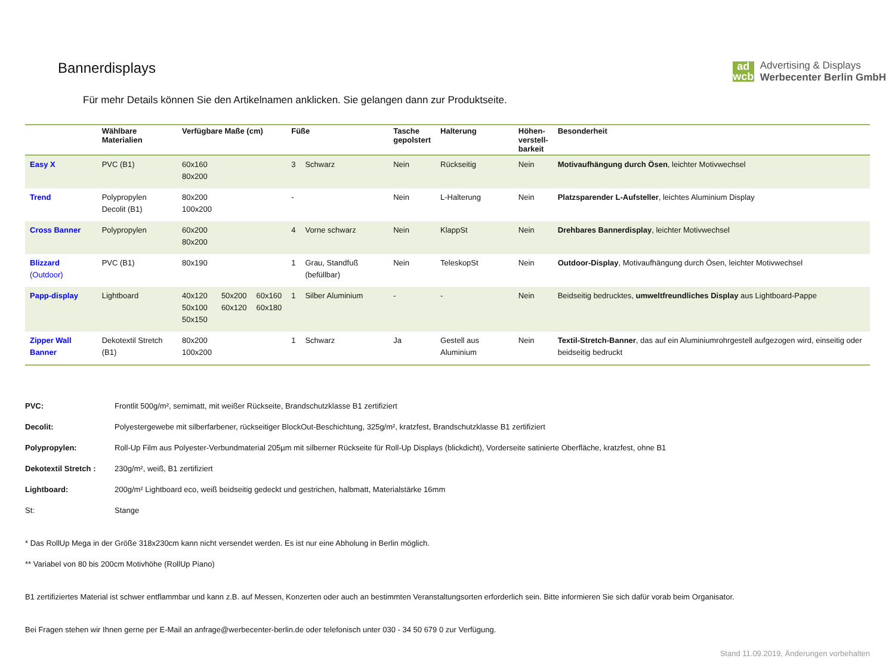Bannerdisplays
ad
wcb
Advertising & Displays
Werbecenter Berlin GmbH
Für mehr Details können Sie den Artikelnamen anklicken. Sie gelangen dann zur Produktseite.
| | Wählbare Materialien | Verfügbare Maße (cm) | | | Füße | | Tasche gepolstert | Halterung | Höhen- verstell- barkeit | Besonderheit |
| --- | --- | --- | --- | --- | --- | --- | --- | --- | --- | --- |
| Easy X | PVC (B1) | 60x160 80x200 | | | 3 | Schwarz | Nein | Rückseitig | Nein | Motivaufhängung durch Ösen , leichter Motivwechsel |
| Trend | Polypropylen Decolit (B1) | 80x200 100x200 | | | - | | Nein | L-Halterung | Nein | Platzsparender L-Aufsteller , leichtes Aluminium Display |
| Cross Banner | Polypropylen | 60x200 80x200 | | | 4 | Vorne schwarz | Nein | KlappSt | Nein | Drehbares Bannerdisplay , leichter Motivwechsel |
| Blizzard (Outdoor) | PVC (B1) | 80x190 | | | 1 | Grau, Standfuß (befüllbar) | Nein | TeleskopSt | Nein | Outdoor-Display , Motivaufhängung durch Ösen, leichter Motivwechsel |
| Papp-display | Lightboard | 40x120 50x100 50x150 | 50x200 60x120 | 60x160 60x180 | 1 | Silber Aluminium | - | - | Nein | Beidseitig bedrucktes, umweltfreundliches Display aus Lightboard-Pappe |
| Zipper Wall Banner | Dekotextil Stretch (B1) | 80x200 100x200 | | | 1 | Schwarz | Ja | Gestell aus Aluminium | Nein | Textil-Stretch-Banner , das auf ein Aluminiumrohrgestell aufgezogen wird, einseitig oder beidseitig bedruckt |
PVC: Frontlit 500g/m², semimatt, mit weißer Rückseite, Brandschutzklasse B1 zertifiziert
Decolit: Polyestergewebe mit silberfarbener, rückseitiger BlockOut-Beschichtung, 325g/m², kratzfest, Brandschutzklasse B1 zertifiziert
Polypropylen: Roll-Up Film aus Polyester-Verbundmaterial 205µm mit silberner Rückseite für Roll-Up Displays (blickdicht), Vorderseite satinierte Oberfläche, kratzfest, ohne B1
Dekotextil Stretch : 230g/m², weiß, B1 zertifiziert
Lightboard: 200g/m² Lightboard eco, weiß beidseitig gedeckt und gestrichen, halbmatt, Materialstärke 16mm
St: Stange
* Das RollUp Mega in der Größe 318x230cm kann nicht versendet werden. Es ist nur eine Abholung in Berlin möglich.
** Variabel von 80 bis 200cm Motivhöhe (RollUp Piano)
B1 zertifiziertes Material ist schwer entflammbar und kann z.B. auf Messen, Konzerten oder auch an bestimmten Veranstaltungsorten erforderlich sein. Bitte informieren Sie sich dafür vorab beim Organisator.
Bei Fragen stehen wir Ihnen gerne per E-Mail an anfrage@werbecenter-berlin.de oder telefonisch unter 030 - 34 50 679 0 zur Verfügung.
Stand 11.09.2019, Änderungen vorbehalten